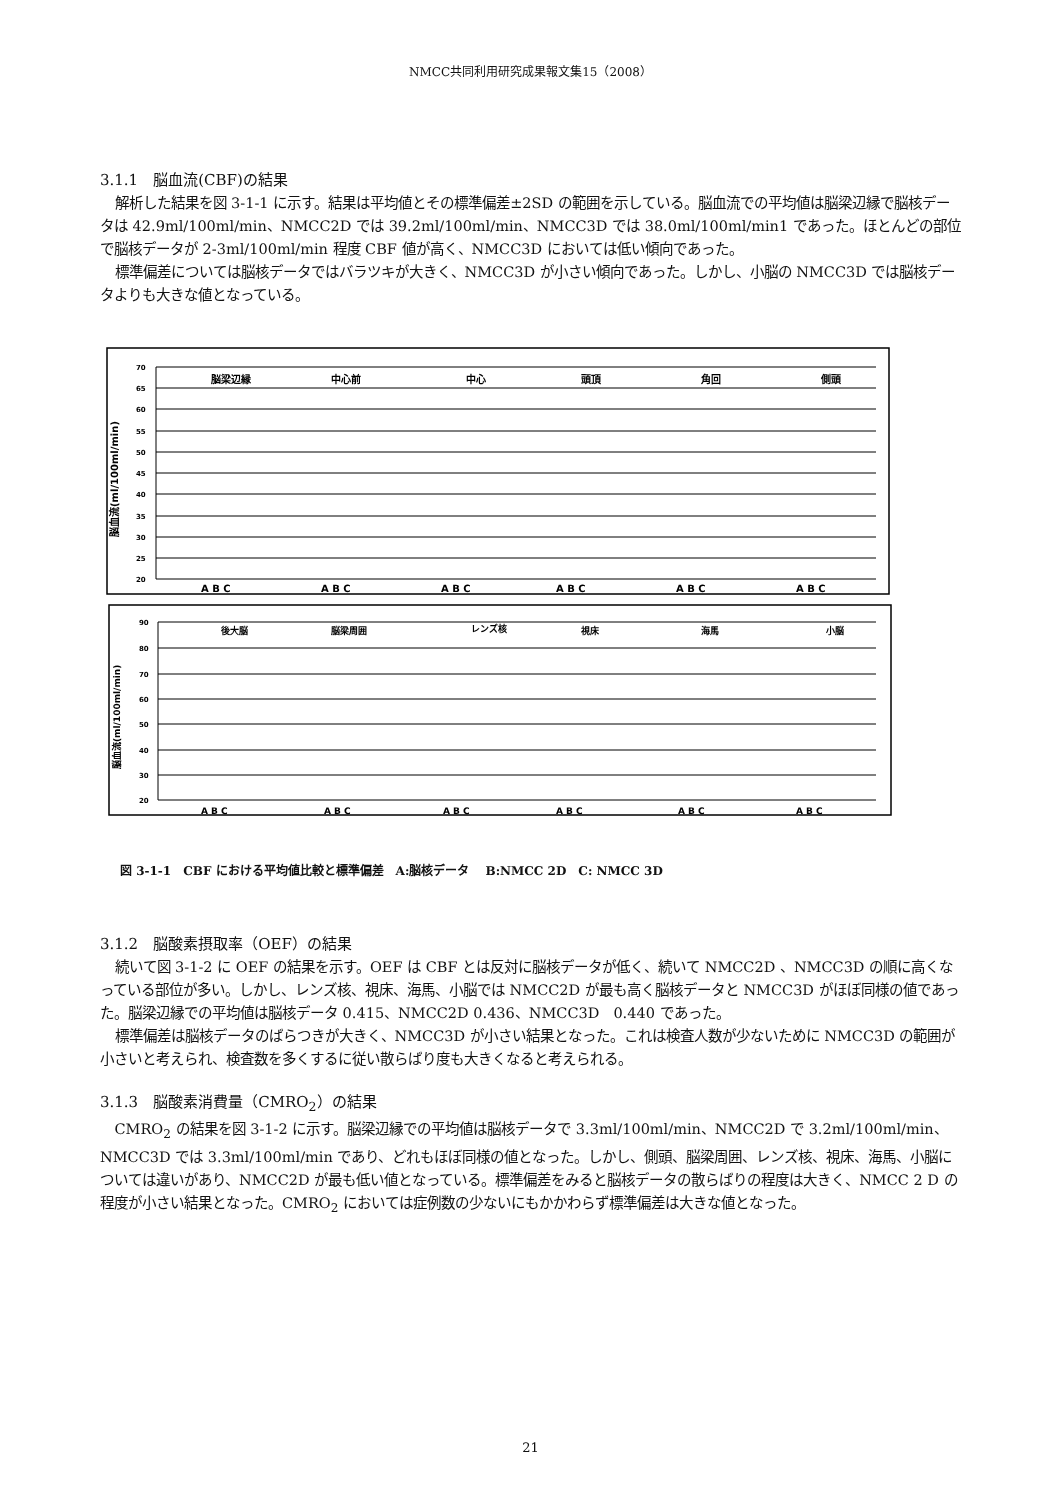NMCC共同利用研究成果報文集15（2008）
3.1.1　脳血流(CBF)の結果
解析した結果を図 3-1-1 に示す。結果は平均値とその標準偏差±2SD の範囲を示している。脳血流での平均値は脳梁辺縁で脳核データは 42.9ml/100ml/min、NMCC2D では 39.2ml/100ml/min、NMCC3D では 38.0ml/100ml/min1 であった。ほとんどの部位で脳核データが 2-3ml/100ml/min 程度 CBF 値が高く、NMCC3D においては低い傾向であった。
標準偏差については脳核データではバラツキが大きく、NMCC3D が小さい傾向であった。しかし、小脳の NMCC3D では脳核データよりも大きな値となっている。
70
65
60
55
50
45
40
35
30
25
20
脳梁辺縁
中心前
中心
頭頂
角回
側頭
A B C
A B C
A B C
A B C
A B C
A B C
脳血流(ml/100ml/min)
90
80
70
60
50
40
30
20
後大脳
脳梁周囲
レンズ核
視床
海馬
小脳
A B C
A B C
A B C
A B C
A B C
A B C
脳血流(ml/100ml/min)
図 3-1-1　CBF における平均値比較と標準偏差　A:脳核データ　 B:NMCC 2D　C: NMCC 3D
3.1.2　脳酸素摂取率（OEF）の結果
続いて図 3-1-2 に OEF の結果を示す。OEF は CBF とは反対に脳核データが低く、続いて NMCC2D 、NMCC3D の順に高くなっている部位が多い。しかし、レンズ核、視床、海馬、小脳では NMCC2D が最も高く脳核データと NMCC3D がほぼ同様の値であった。脳梁辺縁での平均値は脳核データ 0.415、NMCC2D 0.436、NMCC3D　0.440 であった。
標準偏差は脳核データのばらつきが大きく、NMCC3D が小さい結果となった。これは検査人数が少ないために NMCC3D の範囲が小さいと考えられ、検査数を多くするに従い散らばり度も大きくなると考えられる。
3.1.3　脳酸素消費量（CMRO<sub>2</sub>）の結果
CMRO<sub>2</sub> の結果を図 3-1-2 に示す。脳梁辺縁での平均値は脳核データで 3.3ml/100ml/min、NMCC2D で 3.2ml/100ml/min、NMCC3D では 3.3ml/100ml/min であり、どれもほぼ同様の値となった。しかし、側頭、脳梁周囲、レンズ核、視床、海馬、小脳については違いがあり、NMCC2D が最も低い値となっている。標準偏差をみると脳核データの散らばりの程度は大きく、NMCC 2 D の程度が小さい結果となった。CMRO<sub>2</sub> においては症例数の少ないにもかかわらず標準偏差は大きな値となった。
21